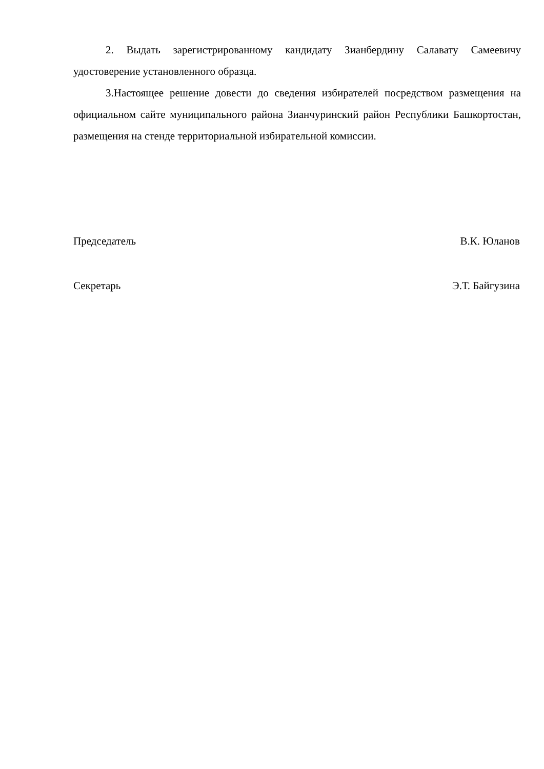2. Выдать зарегистрированному кандидату Зианбердину Салавату Самеевичу удостоверение установленного образца.
3.Настоящее решение довести до сведения избирателей посредством размещения на официальном сайте муниципального района Зианчуринский район Республики Башкортостан, размещения на стенде территориальной избирательной комиссии.
Председатель В.К. Юланов
Секретарь Э.Т. Байгузина